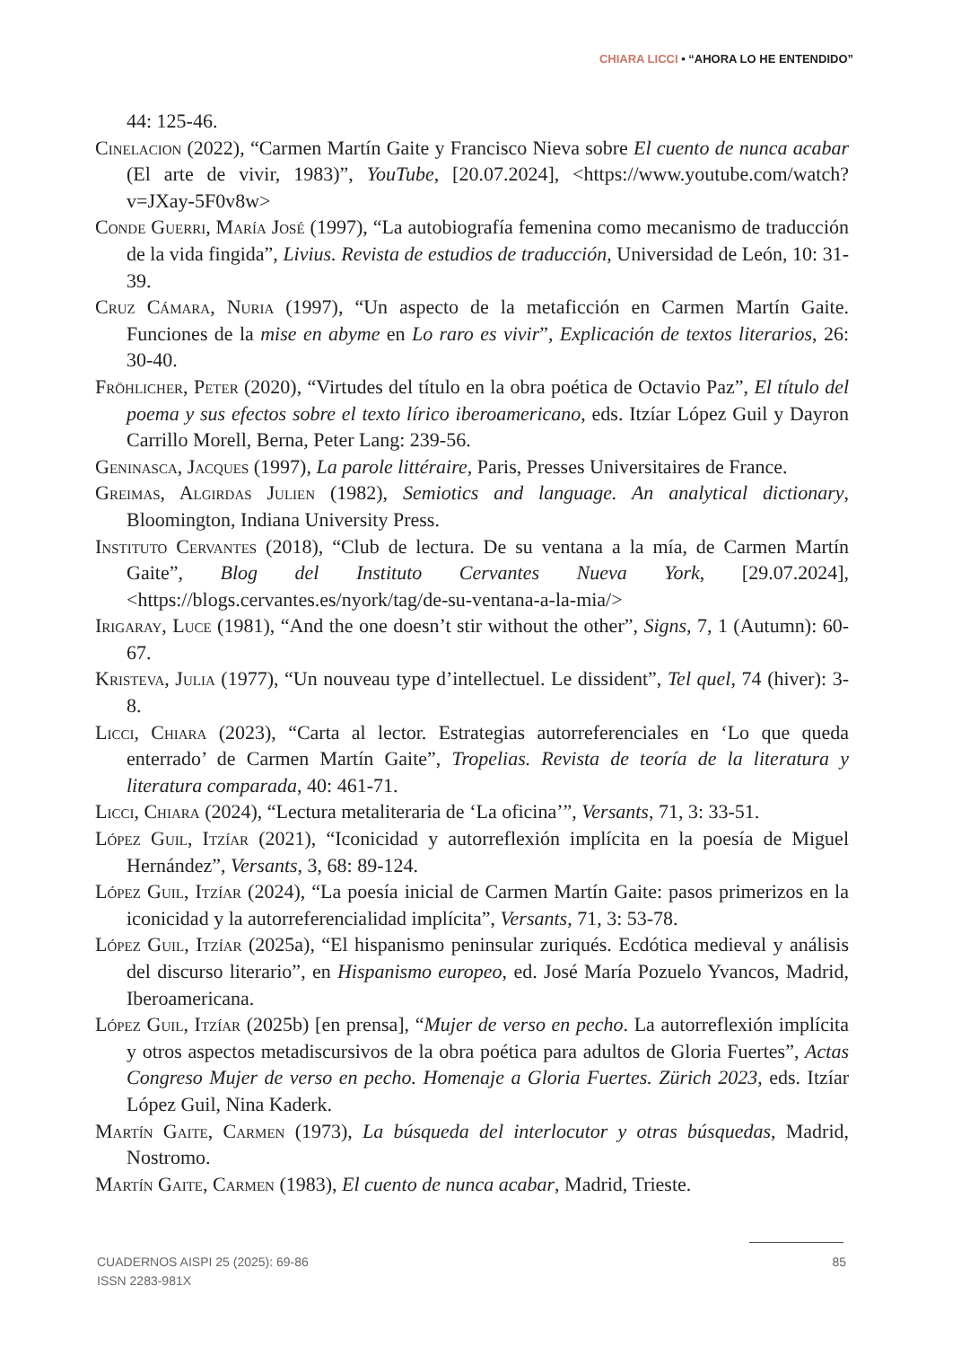CHIARA LICCI • “AHORA LO HE ENTENDIDO”
44: 125-46.
Cinelacion (2022), “Carmen Martín Gaite y Francisco Nieva sobre El cuento de nunca acabar (El arte de vivir, 1983)”, YouTube, [20.07.2024], <https://www.youtube.com/watch?v=JXay-5F0v8w>
Conde Guerri, María José (1997), “La autobiografía femenina como mecanismo de traducción de la vida fingida”, Livius. Revista de estudios de traducción, Universidad de León, 10: 31-39.
Cruz Cámara, Nuria (1997), “Un aspecto de la metaficción en Carmen Martín Gaite. Funciones de la mise en abyme en Lo raro es vivir”, Explicación de textos literarios, 26: 30-40.
Fröhlicher, Peter (2020), “Virtudes del título en la obra poética de Octavio Paz”, El título del poema y sus efectos sobre el texto lírico iberoamericano, eds. Itzíar López Guil y Dayron Carrillo Morell, Berna, Peter Lang: 239-56.
Geninasca, Jacques (1997), La parole littéraire, Paris, Presses Universitaires de France.
Greimas, Algirdas Julien (1982), Semiotics and language. An analytical dictionary, Bloomington, Indiana University Press.
Instituto Cervantes (2018), “Club de lectura. De su ventana a la mía, de Carmen Martín Gaite”, Blog del Instituto Cervantes Nueva York, [29.07.2024], <https://blogs.cervantes.es/nyork/tag/de-su-ventana-a-la-mia/>
Irigaray, Luce (1981), “And the one doesn’t stir without the other”, Signs, 7, 1 (Autumn): 60-67.
Kristeva, Julia (1977), “Un nouveau type d’intellectuel. Le dissident”, Tel quel, 74 (hiver): 3-8.
Licci, Chiara (2023), “Carta al lector. Estrategias autorreferenciales en ‘Lo que queda enterrado’ de Carmen Martín Gaite”, Tropelias. Revista de teoría de la literatura y literatura comparada, 40: 461-71.
Licci, Chiara (2024), “Lectura metaliteraria de ‘La oficina’”, Versants, 71, 3: 33-51.
López Guil, Itzíar (2021), “Iconicidad y autorreflexión implícita en la poesía de Miguel Hernández”, Versants, 3, 68: 89-124.
López Guil, Itzíar (2024), “La poesía inicial de Carmen Martín Gaite: pasos primerizos en la iconicidad y la autorreferencialidad implícita”, Versants, 71, 3: 53-78.
López Guil, Itzíar (2025a), “El hispanismo peninsular zuriqués. Ecdótica medieval y análisis del discurso literario”, en Hispanismo europeo, ed. José María Pozuelo Yvancos, Madrid, Iberoamericana.
López Guil, Itzíar (2025b) [en prensa], “Mujer de verso en pecho. La autorreflexión implícita y otros aspectos metadiscursivos de la obra poética para adultos de Gloria Fuertes”, Actas Congreso Mujer de verso en pecho. Homenaje a Gloria Fuertes. Zürich 2023, eds. Itzíar López Guil, Nina Kaderk.
Martín Gaite, Carmen (1973), La búsqueda del interlocutor y otras búsquedas, Madrid, Nostromo.
Martín Gaite, Carmen (1983), El cuento de nunca acabar, Madrid, Trieste.
85 CUADERNOS AISPI 25 (2025): 69-86
ISSN 2283-981X